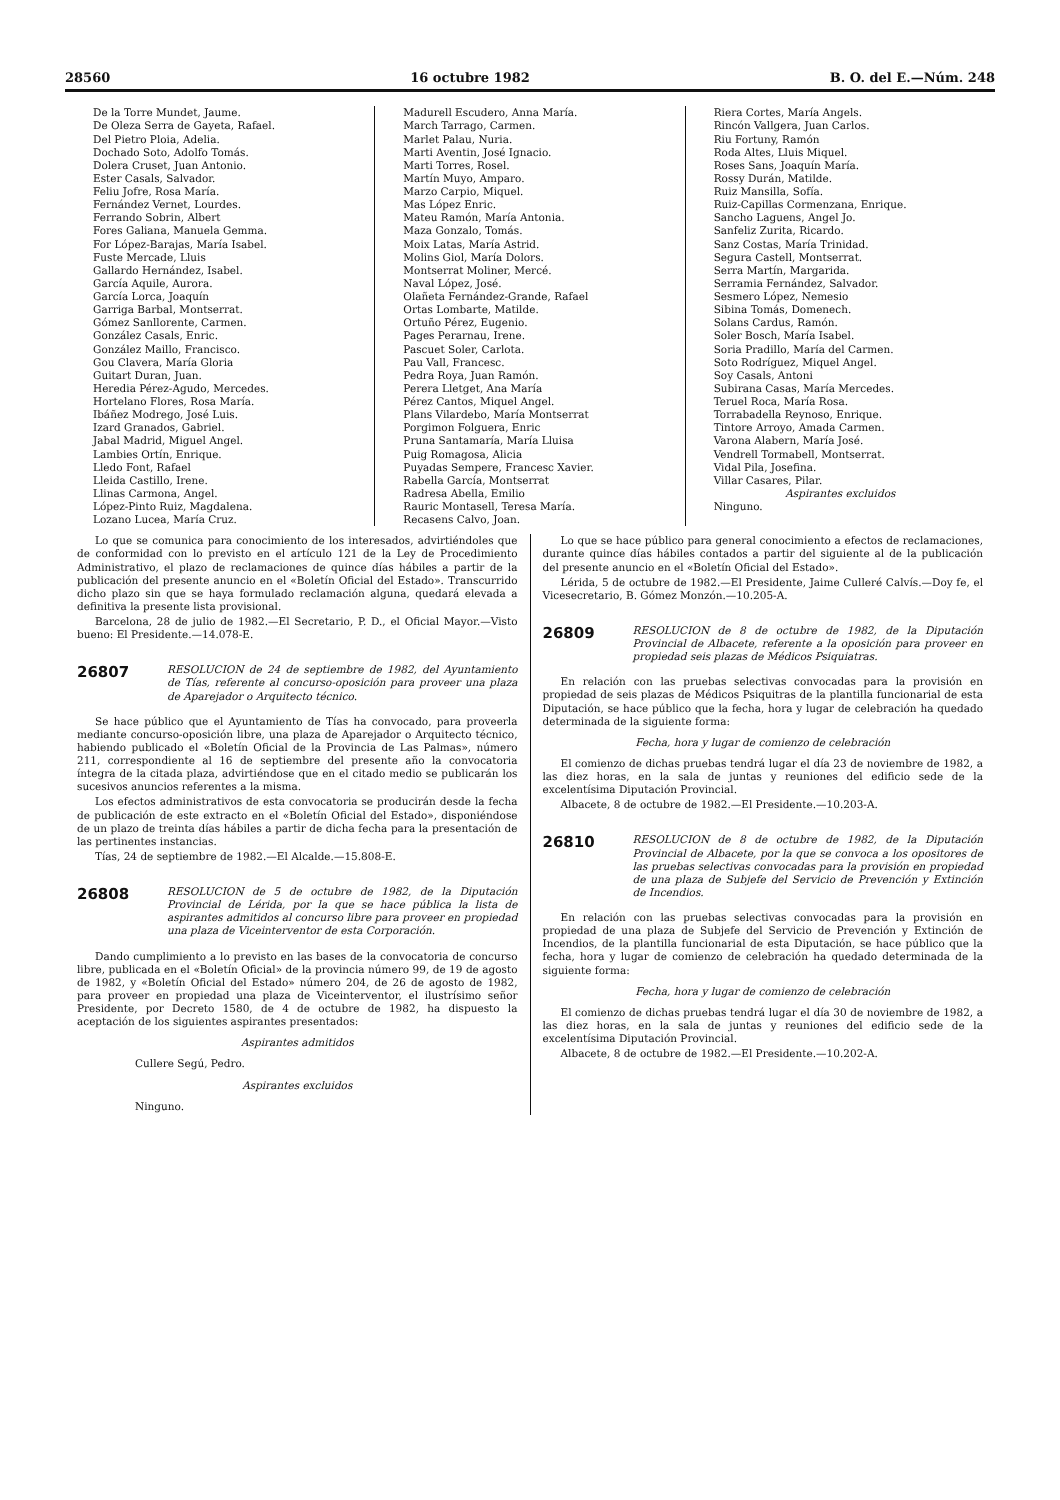28560 16 octubre 1982 B. O. del E.—Núm. 248
De la Torre Mundet, Jaume.
De Oleza Serra de Gayeta, Rafael.
Del Pietro Ploia, Adelia.
Dochado Soto, Adolfo Tomás.
Dolera Cruset, Juan Antonio.
Ester Casals, Salvador.
Feliu Jofre, Rosa María.
Fernández Vernet, Lourdes.
Ferrando Sobrin, Albert
Fores Galiana, Manuela Gemma.
For López-Barajas, María Isabel.
Fuste Mercade, Lluis
Gallardo Hernández, Isabel.
García Aquile, Aurora.
García Lorca, Joaquín
Garriga Barbal, Montserrat.
Gómez Sanllorente, Carmen.
González Casals, Enric.
González Maillo, Francisco.
Gou Clavera, María Gloria
Guitart Duran, Juan.
Heredia Pérez-Agudo, Mercedes.
Hortelano Flores, Rosa María.
Ibáñez Modrego, José Luis.
Izard Granados, Gabriel.
Jabal Madrid, Miguel Angel.
Lambies Ortín, Enrique.
Lledo Font, Rafael
Lleida Castillo, Irene.
Llinas Carmona, Angel.
López-Pinto Ruiz, Magdalena.
Lozano Lucea, María Cruz.
Madurell Escudero, Anna María.
March Tarrago, Carmen.
Marlet Palau, Nuria.
Marti Aventin, José Ignacio.
Marti Torres, Rosel.
Martín Muyo, Amparo.
Marzo Carpio, Miquel.
Mas López Enric.
Mateu Ramón, María Antonia.
Maza Gonzalo, Tomás.
Moix Latas, María Astrid.
Molins Giol, María Dolors.
Montserrat Moliner, Mercé.
Naval López, José.
Olañeta Fernández-Grande, Rafael
Ortas Lombarte, Matilde.
Ortuño Pérez, Eugenio.
Pages Perarnau, Irene.
Pascuet Soler, Carlota.
Pau Vall, Francesc.
Pedra Roya, Juan Ramón.
Perera Lletget, Ana María
Pérez Cantos, Miquel Angel.
Plans Vilardebo, María Montserrat
Porgimon Folguera, Enric
Pruna Santamaría, María Lluisa
Puig Romagosa, Alicia
Puyadas Sempere, Francesc Xavier.
Rabella García, Montserrat
Radresa Abella, Emilio
Rauric Montasell, Teresa María.
Recasens Calvo, Joan.
Riera Cortes, María Angels.
Rincón Vallgera, Juan Carlos.
Riu Fortuny, Ramón
Roda Altes, Lluis Miquel.
Roses Sans, Joaquín María.
Rossy Durán, Matilde.
Ruiz Mansilla, Sofía.
Ruiz-Capillas Cormenzana, Enrique.
Sancho Laguens, Angel Jo.
Sanfeliz Zurita, Ricardo.
Sanz Costas, María Trinidad.
Segura Castell, Montserrat.
Serra Martín, Margarida.
Serramia Fernández, Salvador.
Sesmero López, Nemesio
Sibina Tomás, Domenech.
Solans Cardus, Ramón.
Soler Bosch, María Isabel.
Soria Pradillo, María del Carmen.
Soto Rodríguez, Miquel Angel.
Soy Casals, Antoni
Subirana Casas, María Mercedes.
Teruel Roca, María Rosa.
Torrabadella Reynoso, Enrique.
Tintore Arroyo, Amada Carmen.
Varona Alabern, María José.
Vendrell Tormabell, Montserrat.
Vidal Pila, Josefina.
Villar Casares, Pilar.
Aspirantes excluidos
Ninguno.
Lo que se comunica para conocimiento de los interesados, advirtiéndoles que de conformidad con lo previsto en el artículo 121 de la Ley de Procedimiento Administrativo, el plazo de reclamaciones de quince días hábiles a partir de la publicación del presente anuncio en el «Boletín Oficial del Estado». Transcurrido dicho plazo sin que se haya formulado reclamación alguna, quedará elevada a definitiva la presente lista provisional.
Barcelona, 28 de julio de 1982.—El Secretario, P. D., el Oficial Mayor.—Visto bueno: El Presidente.—14.078-E.
26807
RESOLUCION de 24 de septiembre de 1982, del Ayuntamiento de Tías, referente al concurso-oposición para proveer una plaza de Aparejador o Arquitecto técnico.
Se hace público que el Ayuntamiento de Tías ha convocado, para proveerla mediante concurso-oposición libre, una plaza de Aparejador o Arquitecto técnico, habiendo publicado el «Boletín Oficial de la Provincia de Las Palmas», número 211, correspondiente al 16 de septiembre del presente año la convocatoria íntegra de la citada plaza, advirtiéndose que en el citado medio se publicarán los sucesivos anuncios referentes a la misma.
Los efectos administrativos de esta convocatoria se producirán desde la fecha de publicación de este extracto en el «Boletín Oficial del Estado», disponiéndose de un plazo de treinta días hábiles a partir de dicha fecha para la presentación de las pertinentes instancias.
Tías, 24 de septiembre de 1982.—El Alcalde.—15.808-E.
26808
RESOLUCION de 5 de octubre de 1982, de la Diputación Provincial de Lérida, por la que se hace pública la lista de aspirantes admitidos al concurso libre para proveer en propiedad una plaza de Viceinterventor de esta Corporación.
Dando cumplimiento a lo previsto en las bases de la convocatoria de concurso libre, publicada en el «Boletín Oficial» de la provincia número 99, de 19 de agosto de 1982, y «Boletín Oficial del Estado» número 204, de 26 de agosto de 1982, para proveer en propiedad una plaza de Viceinterventor, el ilustrísimo señor Presidente, por Decreto 1580, de 4 de octubre de 1982, ha dispuesto la aceptación de los siguientes aspirantes presentados:
Aspirantes admitidos
Cullere Segú, Pedro.
Aspirantes excluidos
Ninguno.
Lo que se hace público para general conocimiento a efectos de reclamaciones, durante quince días hábiles contados a partir del siguiente al de la publicación del presente anuncio en el «Boletín Oficial del Estado».
Lérida, 5 de octubre de 1982.—El Presidente, Jaime Culleré Calvís.—Doy fe, el Vicesecretario, B. Gómez Monzón.—10.205-A.
26809
RESOLUCION de 8 de octubre de 1982, de la Diputación Provincial de Albacete, referente a la oposición para proveer en propiedad seis plazas de Médicos Psiquiatras.
En relación con las pruebas selectivas convocadas para la provisión en propiedad de seis plazas de Médicos Psiquitras de la plantilla funcionarial de esta Diputación, se hace público que la fecha, hora y lugar de celebración ha quedado determinada de la siguiente forma:
Fecha, hora y lugar de comienzo de celebración
El comienzo de dichas pruebas tendrá lugar el día 23 de noviembre de 1982, a las diez horas, en la sala de juntas y reuniones del edificio sede de la excelentísima Diputación Provincial.
Albacete, 8 de octubre de 1982.—El Presidente.—10.203-A.
26810
RESOLUCION de 8 de octubre de 1982, de la Diputación Provincial de Albacete, por la que se convoca a los opositores de las pruebas selectivas convocadas para la provisión en propiedad de una plaza de Subjefe del Servicio de Prevención y Extinción de Incendios.
En relación con las pruebas selectivas convocadas para la provisión en propiedad de una plaza de Subjefe del Servicio de Prevención y Extinción de Incendios, de la plantilla funcionarial de esta Diputación, se hace público que la fecha, hora y lugar de comienzo de celebración ha quedado determinada de la siguiente forma:
Fecha, hora y lugar de comienzo de celebración
El comienzo de dichas pruebas tendrá lugar el día 30 de noviembre de 1982, a las diez horas, en la sala de juntas y reuniones del edificio sede de la excelentísima Diputación Provincial.
Albacete, 8 de octubre de 1982.—El Presidente.—10.202-A.